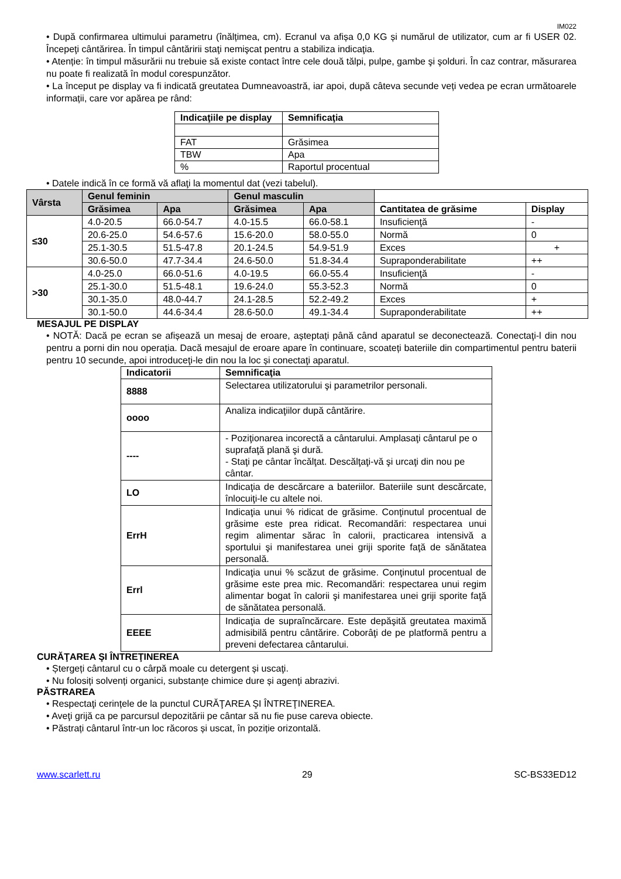IM022
• După confirmarea ultimului parametru (înălțimea, cm). Ecranul va afișa 0,0 KG și numărul de utilizator, cum ar fi USER 02. Începeţi cântărirea. În timpul cântăririi staţi nemişcat pentru a stabiliza indicaţia.
• Atenție: în timpul măsurării nu trebuie să existe contact între cele două tălpi, pulpe, gambe şi şolduri. În caz contrar, măsurarea nu poate fi realizată în modul corespunzător.
• La început pe display va fi indicată greutatea Dumneavoastră, iar apoi, după câteva secunde veți vedea pe ecran următoarele informații, care vor apărea pe rând:
| Indicaţiile pe display | Semnificaţia |
| --- | --- |
| FAT | Grăsimea |
| TBW | Apa |
| % | Raportul procentual |
• Datele indică în ce formă vă aflaţi la momentul dat (vezi tabelul).
| Vârsta | Genul feminin | | Genul masculin | | | |
| --- | --- | --- | --- | --- | --- | --- |
| | Grăsimea | Apa | Grăsimea | Apa | Cantitatea de grăsime | Display |
| ≤30 | 4.0-20.5 | 66.0-54.7 | 4.0-15.5 | 66.0-58.1 | Insuficienţă | - |
| | 20.6-25.0 | 54.6-57.6 | 15.6-20.0 | 58.0-55.0 | Normă | 0 |
| | 25.1-30.5 | 51.5-47.8 | 20.1-24.5 | 54.9-51.9 | Exces | + |
| | 30.6-50.0 | 47.7-34.4 | 24.6-50.0 | 51.8-34.4 | Supraponderabilitate | ++ |
| >30 | 4.0-25.0 | 66.0-51.6 | 4.0-19.5 | 66.0-55.4 | Insuficienţă | - |
| | 25.1-30.0 | 51.5-48.1 | 19.6-24.0 | 55.3-52.3 | Normă | 0 |
| | 30.1-35.0 | 48.0-44.7 | 24.1-28.5 | 52.2-49.2 | Exces | + |
| | 30.1-50.0 | 44.6-34.4 | 28.6-50.0 | 49.1-34.4 | Supraponderabilitate | ++ |
MESAJUL PE DISPLAY
• NOTĂ: Dacă pe ecran se afișează un mesaj de eroare, așteptați până când aparatul se deconectează. Conectaţi-l din nou pentru a porni din nou operația. Dacă mesajul de eroare apare în continuare, scoateți bateriile din compartimentul pentru baterii pentru 10 secunde, apoi introduceţi-le din nou la loc și conectaţi aparatul.
| Indicatorii | Semnificaţia |
| --- | --- |
| 8888 | Selectarea utilizatorului şi parametrilor personali. |
| oooo | Analiza indicaţiilor după cântărire. |
| ---- | - Poziţionarea incorectă a cântarului. Amplasaţi cântarul pe o suprafaţă plană şi dură. - Staţi pe cântar încălţat. Descălţaţi-vă şi urcaţi din nou pe cântar. |
| LO | Indicaţia de descărcare a bateriilor. Bateriile sunt descărcate, înlocuiţi-le cu altele noi. |
| ErrH | Indicaţia unui % ridicat de grăsime. Conţinutul procentual de grăsime este prea ridicat. Recomandări: respectarea unui regim alimentar sărac în calorii, practicarea intensivă a sportului şi manifestarea unei griji sporite faţă de sănătatea personală. |
| Errl | Indicaţia unui % scăzut de grăsime. Conţinutul procentual de grăsime este prea mic. Recomandări: respectarea unui regim alimentar bogat în calorii şi manifestarea unei griji sporite faţă de sănătatea personală. |
| EEEE | Indicaţia de supraîncărcare. Este depăşită greutatea maximă admisibilă pentru cântărire. Coborâţi de pe platformă pentru a preveni defectarea cântarului. |
CURĂŢAREA ŞI ÎNTREŢINEREA
• Ștergeți cântarul cu o cârpă moale cu detergent și uscaţi.
• Nu folosiți solvenți organici, substanțe chimice dure și agenţi abrazivi.
PĂSTRAREA
• Respectaţi cerințele de la punctul CURĂŢAREA ŞI ÎNTREŢINEREA.
• Aveţi grijă ca pe parcursul depozitării pe cântar să nu fie puse careva obiecte.
• Păstrați cântarul într-un loc răcoros și uscat, în poziție orizontală.
www.scarlett.ru 29 SC-BS33ED12